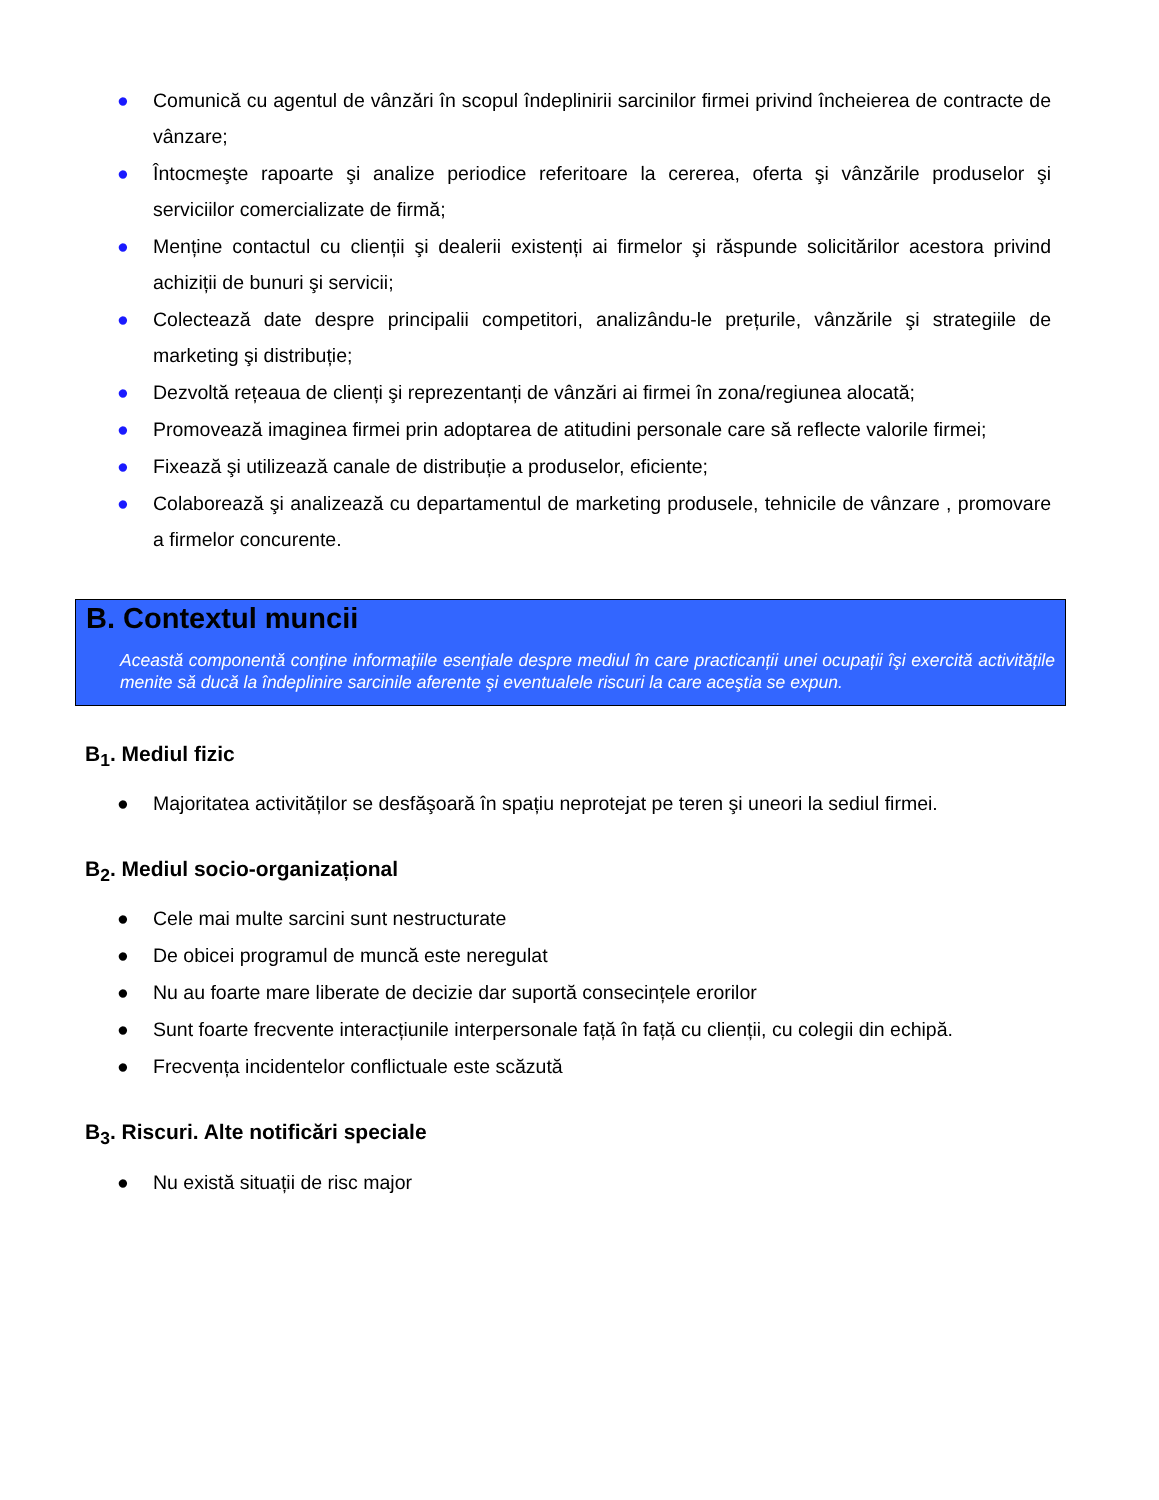● Comunică cu agentul de vânzări în scopul îndeplinirii sarcinilor firmei privind încheierea de contracte de vânzare;
● Întocmeşte rapoarte şi analize periodice referitoare la cererea, oferta şi vânzările produselor şi serviciilor comercializate de firmă;
● Menține contactul cu clienții şi dealerii existenți ai firmelor şi răspunde solicitărilor acestora privind achiziții de bunuri şi servicii;
● Colectează date despre principalii competitori, analizându-le prețurile, vânzările şi strategiile de marketing şi distribuție;
● Dezvoltă rețeaua de clienți şi reprezentanți de vânzări ai firmei în zona/regiunea alocată;
● Promovează imaginea firmei prin adoptarea de atitudini personale care să reflecte valorile firmei;
● Fixează şi utilizează canale de distribuție a produselor, eficiente;
● Colaborează şi analizează cu departamentul de marketing produsele, tehnicile de vânzare , promovare a firmelor concurente.
B. Contextul muncii
Această componentă conține informațiile esențiale despre mediul în care practicanții unei ocupații îşi exercită activitățile menite să ducă la îndeplinire sarcinile aferente şi eventualele riscuri la care aceştia se expun.
B<sub>1</sub>. Mediul fizic
● Majoritatea activităților se desfăşoară în spațiu neprotejat pe teren şi uneori la sediul firmei.
B<sub>2</sub>. Mediul socio-organizațional
● Cele mai multe sarcini sunt nestructurate
● De obicei programul de muncă este neregulat
● Nu au foarte mare liberate de decizie dar suportă consecințele erorilor
● Sunt foarte frecvente interacțiunile interpersonale față în față cu clienții, cu colegii din echipă.
● Frecvența incidentelor conflictuale este scăzută
B<sub>3</sub>. Riscuri. Alte notificări speciale
● Nu există situații de risc major